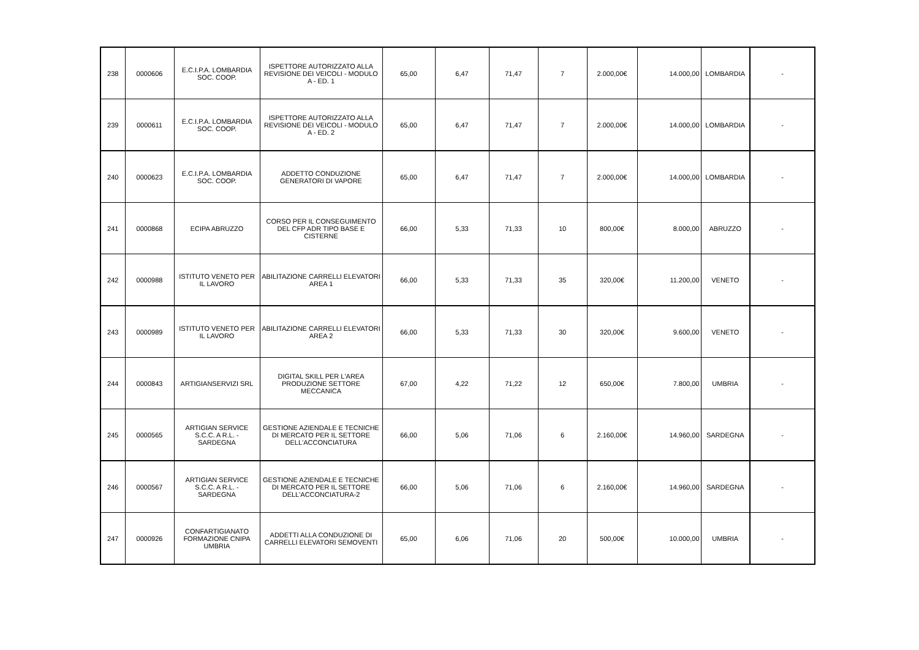| 238 | 0000606 | E.C.I.P.A. LOMBARDIA SOC. COOP. | ISPETTORE AUTORIZZATO ALLA REVISIONE DEI VEICOLI - MODULO A - ED. 1 | 65,00 | 6,47 | 71,47 | 7 | 2.000,00€ | 14.000,00 | LOMBARDIA | - |
| 239 | 0000611 | E.C.I.P.A. LOMBARDIA SOC. COOP. | ISPETTORE AUTORIZZATO ALLA REVISIONE DEI VEICOLI - MODULO A - ED. 2 | 65,00 | 6,47 | 71,47 | 7 | 2.000,00€ | 14.000,00 | LOMBARDIA | - |
| 240 | 0000623 | E.C.I.P.A. LOMBARDIA SOC. COOP. | ADDETTO CONDUZIONE GENERATORI DI VAPORE | 65,00 | 6,47 | 71,47 | 7 | 2.000,00€ | 14.000,00 | LOMBARDIA | - |
| 241 | 0000868 | ECIPA ABRUZZO | CORSO PER IL CONSEGUIMENTO DEL CFP ADR TIPO BASE E CISTERNE | 66,00 | 5,33 | 71,33 | 10 | 800,00€ | 8.000,00 | ABRUZZO | - |
| 242 | 0000988 | ISTITUTO VENETO PER IL LAVORO | ABILITAZIONE CARRELLI ELEVATORI AREA 1 | 66,00 | 5,33 | 71,33 | 35 | 320,00€ | 11.200,00 | VENETO | - |
| 243 | 0000989 | ISTITUTO VENETO PER IL LAVORO | ABILITAZIONE CARRELLI ELEVATORI AREA 2 | 66,00 | 5,33 | 71,33 | 30 | 320,00€ | 9.600,00 | VENETO | - |
| 244 | 0000843 | ARTIGIANSERVIZI SRL | DIGITAL SKILL PER L'AREA PRODUZIONE SETTORE MECCANICA | 67,00 | 4,22 | 71,22 | 12 | 650,00€ | 7.800,00 | UMBRIA | - |
| 245 | 0000565 | ARTIGIAN SERVICE S.C.C. A R.L. - SARDEGNA | GESTIONE AZIENDALE E TECNICHE DI MERCATO PER IL SETTORE DELL'ACCONCIATURA | 66,00 | 5,06 | 71,06 | 6 | 2.160,00€ | 14.960,00 | SARDEGNA | - |
| 246 | 0000567 | ARTIGIAN SERVICE S.C.C. A R.L. - SARDEGNA | GESTIONE AZIENDALE E TECNICHE DI MERCATO PER IL SETTORE DELL'ACCONCIATURA-2 | 66,00 | 5,06 | 71,06 | 6 | 2.160,00€ | 14.960,00 | SARDEGNA | - |
| 247 | 0000926 | CONFARTIGIANATO FORMAZIONE CNIPA UMBRIA | ADDETTI ALLA CONDUZIONE DI CARRELLI ELEVATORI SEMOVENTI | 65,00 | 6,06 | 71,06 | 20 | 500,00€ | 10.000,00 | UMBRIA | - |